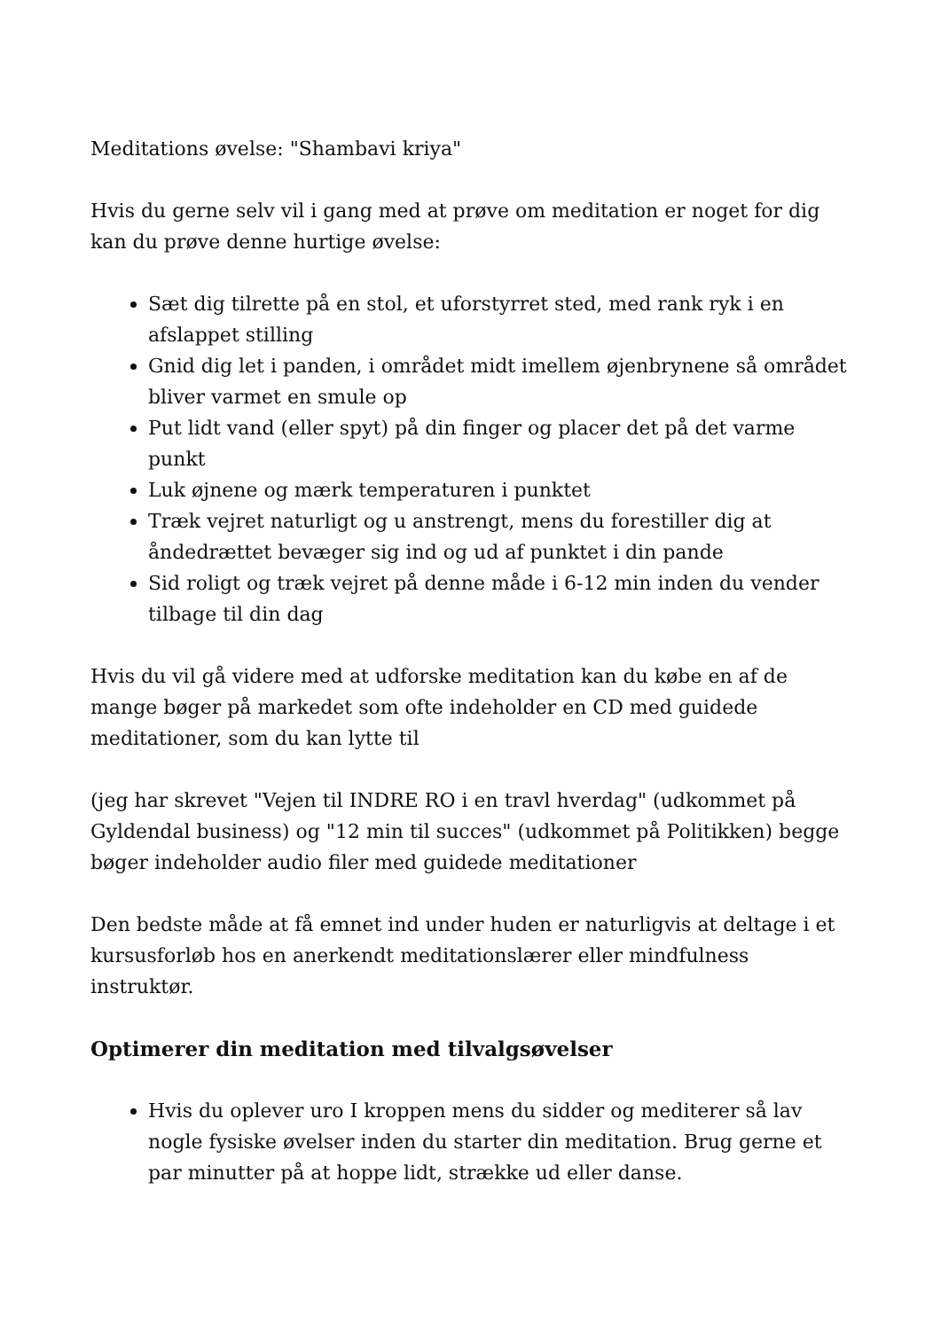Meditations øvelse: "Shambavi kriya"
Hvis du gerne selv vil i gang med at prøve om meditation er noget for dig kan du prøve denne hurtige øvelse:
Sæt dig tilrette på en stol, et uforstyrret sted, med rank ryk i en afslappet stilling
Gnid dig let i panden, i området midt imellem øjenbrynene så området bliver varmet en smule op
Put lidt vand (eller spyt) på din finger og placer det på det varme punkt
Luk øjnene og mærk temperaturen i punktet
Træk vejret naturligt og u anstrengt, mens du forestiller dig at åndedrættet bevæger sig ind og ud af punktet i din pande
Sid roligt og træk vejret på denne måde i 6-12 min inden du vender tilbage til din dag
Hvis du vil gå videre med at udforske meditation kan du købe en af de mange bøger på markedet som ofte indeholder en CD med guidede meditationer, som du kan lytte til
(jeg har skrevet "Vejen til INDRE RO i en travl hverdag" (udkommet på Gyldendal business) og "12 min til succes" (udkommet på Politikken) begge bøger indeholder audio filer med guidede meditationer
Den bedste måde at få emnet ind under huden er naturligvis at deltage i et kursusforløb hos en anerkendt meditationslærer eller mindfulness instruktør.
Optimerer din meditation med tilvalgsøvelser
Hvis du oplever uro I kroppen mens du sidder og mediterer så lav nogle fysiske øvelser inden du starter din meditation. Brug gerne et par minutter på at hoppe lidt, strække ud eller danse.